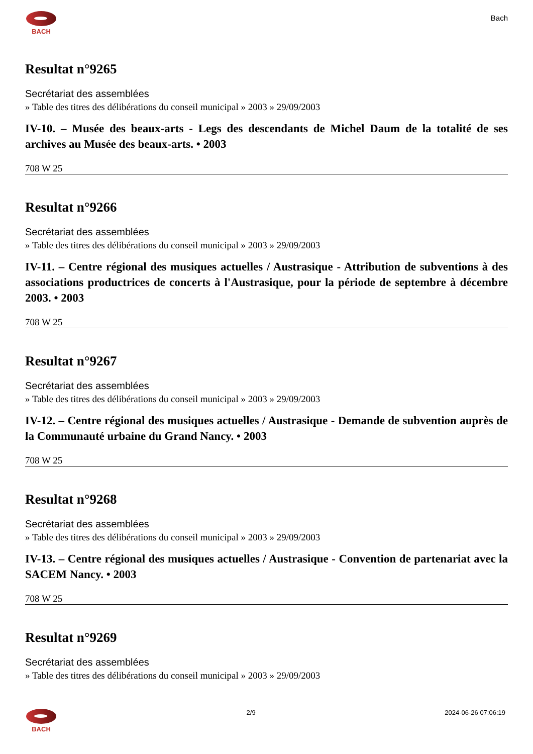BACH
Bach
Resultat n°9265
Secrétariat des assemblées
» Table des titres des délibérations du conseil municipal » 2003 » 29/09/2003
IV-10. – Musée des beaux-arts - Legs des descendants de Michel Daum de la totalité de ses archives au Musée des beaux-arts. • 2003
708 W 25
Resultat n°9266
Secrétariat des assemblées
» Table des titres des délibérations du conseil municipal » 2003 » 29/09/2003
IV-11. – Centre régional des musiques actuelles / Austrasique - Attribution de subventions à des associations productrices de concerts à l'Austrasique, pour la période de septembre à décembre 2003. • 2003
708 W 25
Resultat n°9267
Secrétariat des assemblées
» Table des titres des délibérations du conseil municipal » 2003 » 29/09/2003
IV-12. – Centre régional des musiques actuelles / Austrasique - Demande de subvention auprès de la Communauté urbaine du Grand Nancy. • 2003
708 W 25
Resultat n°9268
Secrétariat des assemblées
» Table des titres des délibérations du conseil municipal » 2003 » 29/09/2003
IV-13. – Centre régional des musiques actuelles / Austrasique - Convention de partenariat avec la SACEM Nancy. • 2003
708 W 25
Resultat n°9269
Secrétariat des assemblées
» Table des titres des délibérations du conseil municipal » 2003 » 29/09/2003
BACH 2/9 2024-06-26 07:06:19